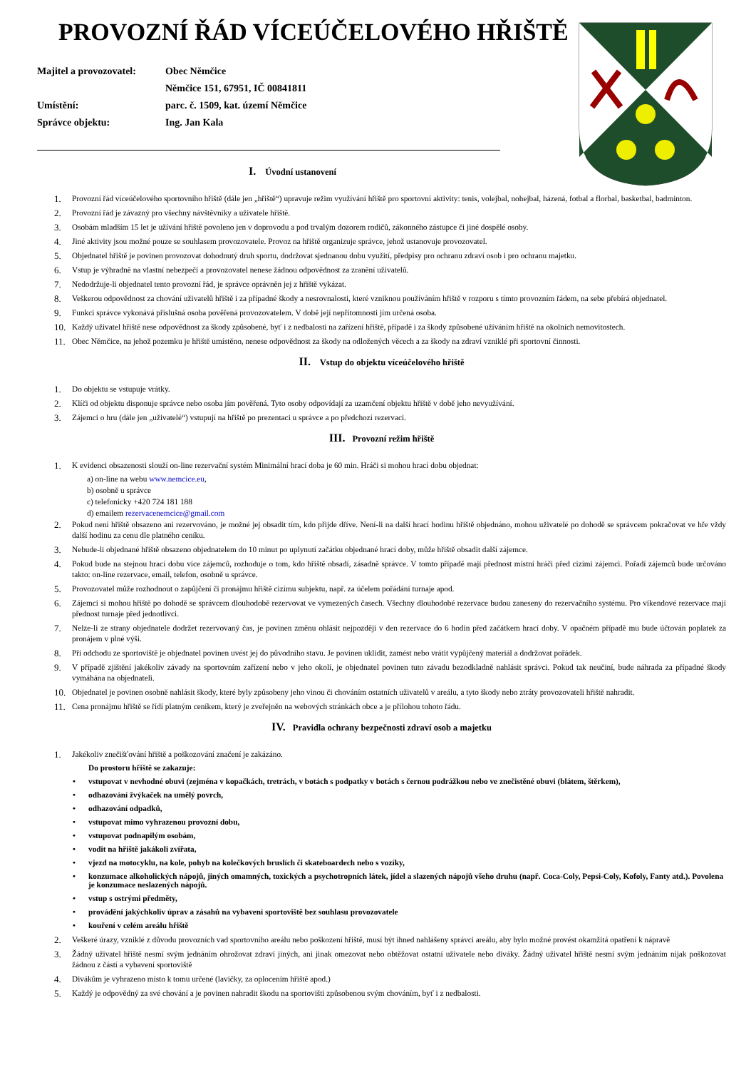PROVOZNÍ ŘÁD VÍCEÚČELOVÉHO HŘIŠTĚ
Majitel a provozovatel:
Obec Němčice
Němčice 151, 67951, IČ 00841811
Umístění:
parc. č. 1509, kat. území Němčice
Správce objektu:
Ing. Jan Kala
I. Úvodní ustanovení
1. Provozní řád víceúčelového sportovního hřiště (dále jen „hřiště“) upravuje režim využívání hřiště pro sportovní aktivity: tenis, volejbal, nohejbal, házená, fotbal a florbal, basketbal, badminton.
2. Provozní řád je závazný pro všechny návštěvníky a uživatele hřiště.
3. Osobám mladším 15 let je užívání hřiště povoleno jen v doprovodu a pod trvalým dozorem rodičů, zákonného zástupce či jiné dospělé osoby.
4. Jiné aktivity jsou možné pouze se souhlasem provozovatele. Provoz na hřiště organizuje správce, jehož ustanovuje provozovatel.
5. Objednatel hřiště je povinen provozovat dohodnutý druh sportu, dodržovat sjednanou dobu využití, předpisy pro ochranu zdraví osob i pro ochranu majetku.
6. Vstup je výhradně na vlastní nebezpečí a provozovatel nenese žádnou odpovědnost za zranění uživatelů.
7. Nedodržuje-li objednatel tento provozní řád, je správce oprávněn jej z hřiště vykázat.
8. Veškerou odpovědnost za chování uživatelů hřiště i za případné škody a nesrovnalosti, které vzniknou používáním hřiště v rozporu s tímto provozním řádem, na sebe přebírá objednatel.
9. Funkci správce vykonává příslušná osoba pověřená provozovatelem. V době její nepřítomnosti jím určená osoba.
10. Každý uživatel hřiště nese odpovědnost za škody způsobené, byť i z nedbalosti na zařízení hřiště, případě i za škody způsobené užíváním hřiště na okolních nemovitostech.
11. Obec Němčice, na jehož pozemku je hřiště umístěno, nenese odpovědnost za škody na odložených věcech a za škody na zdraví vzniklé při sportovní činnosti.
II. Vstup do objektu víceúčelového hřiště
1. Do objektu se vstupuje vrátky.
2. Klíči od objektu disponuje správce nebo osoba jím pověřená. Tyto osoby odpovídají za uzamčení objektu hřiště v době jeho nevyužívání.
3. Zájemci o hru (dále jen „uživatelé“) vstupují na hřiště po prezentaci u správce a po předchozí rezervaci.
III. Provozní režim hřiště
1. K evidenci obsazenosti slouží on-line rezervační systém Minimální hrací doba je 60 min. Hráči si mohou hrací dobu objednat:
a) on-line na webu www.nemcice.eu,
b) osobně u správce
c) telefonicky +420 724 181 188
d) emailem rezervacenemcice@gmail.com
2. Pokud není hřiště obsazeno ani rezervováno, je možné jej obsadit tím, kdo přijde dříve. Není-li na další hrací hodinu hřiště objednáno, mohou uživatelé po dohodě se správcem pokračovat ve hře vždy další hodinu za cenu dle platného ceníku.
3. Nebude-li objednané hřiště obsazeno objednatelem do 10 minut po uplynutí začátku objednané hrací doby, může hřiště obsadit další zájemce.
4. Pokud bude na stejnou hrací dobu více zájemců, rozhoduje o tom, kdo hřiště obsadí, zásadně správce. V tomto případě mají přednost místní hráči před cizími zájemci. Pořadí zájemců bude určováno takto: on-line rezervace, email, telefon, osobně u správce.
5. Provozovatel může rozhodnout o zapůjčení či pronájmu hřiště cizímu subjektu, např. za účelem pořádání turnaje apod.
6. Zájemci si mohou hřiště po dohodě se správcem dlouhodobě rezervovat ve vymezených časech. Všechny dlouhodobé rezervace budou zaneseny do rezervačního systému. Pro víkendové rezervace mají přednost turnaje před jednotlivci.
7. Nelze-li ze strany objednatele dodržet rezervovaný čas, je povinen změnu ohlásit nejpozději v den rezervace do 6 hodin před začátkem hrací doby. V opačném případě mu bude účtován poplatek za pronájem v plné výši.
8. Při odchodu ze sportoviště je objednatel povinen uvést jej do původního stavu. Je povinen uklidit, zamést nebo vrátit vypůjčený materiál a dodržovat pořádek.
9. V případě zjištění jakékoliv závady na sportovním zařízení nebo v jeho okolí, je objednatel povinen tuto závadu bezodkladně nahlásit správci. Pokud tak neučiní, bude náhrada za případné škody vymáhána na objednateli.
10. Objednatel je povinen osobně nahlásit škody, které byly způsobeny jeho vinou či chováním ostatních uživatelů v areálu, a tyto škody nebo ztráty provozovateli hřiště nahradit.
11. Cena pronájmu hřiště se řídí platným ceníkem, který je zveřejněn na webových stránkách obce a je přílohou tohoto řádu.
IV. Pravidla ochrany bezpečnosti zdraví osob a majetku
1. Jakékoliv znečišťování hřiště a poškozování značení je zakázáno.
Do prostoru hřiště se zakazuje:
• vstupovat v nevhodné obuvi (zejména v kopačkách, tretrách, v botách s podpatky v botách s černou podrážkou nebo ve znečistěné obuvi (blátem, štěrkem),
• odhazování žvýkaček na umělý povrch,
• odhazování odpadků,
• vstupovat mimo vyhrazenou provozní dobu,
• vstupovat podnapilým osobám,
• vodit na hřiště jakákoli zvířata,
• vjezd na motocyklu, na kole, pohyb na kolečkových bruslích či skateboardech nebo s vozíky,
• konzumace alkoholických nápojů, jiných omamných, toxických a psychotropních látek, jídel a slazených nápojů všeho druhu (např. Coca-Coly, Pepsi-Coly, Kofoly, Fanty atd.). Povolena je konzumace neslazených nápojů.
• vstup s ostrými předměty,
• provádění jakýchkoliv úprav a zásahů na vybavení sportoviště bez souhlasu provozovatele
• kouření v celém areálu hřiště
2. Veškeré úrazy, vzniklé z důvodu provozních vad sportovního areálu nebo poškození hřiště, musí být ihned nahlášeny správci areálu, aby bylo možné provést okamžitá opatření k nápravě
3. Žádný uživatel hřiště nesmí svým jednáním ohrožovat zdraví jiných, ani jinak omezovat nebo obtěžovat ostatní uživatele nebo diváky. Žádný uživatel hřiště nesmí svým jednáním nijak poškozovat žádnou z částí a vybavení sportoviště
4. Divákům je vyhrazeno místo k tomu určené (lavičky, za oplocením hřiště apod.)
5. Každý je odpovědný za své chování a je povinen nahradit škodu na sportovišti způsobenou svým chováním, byť i z nedbalosti.